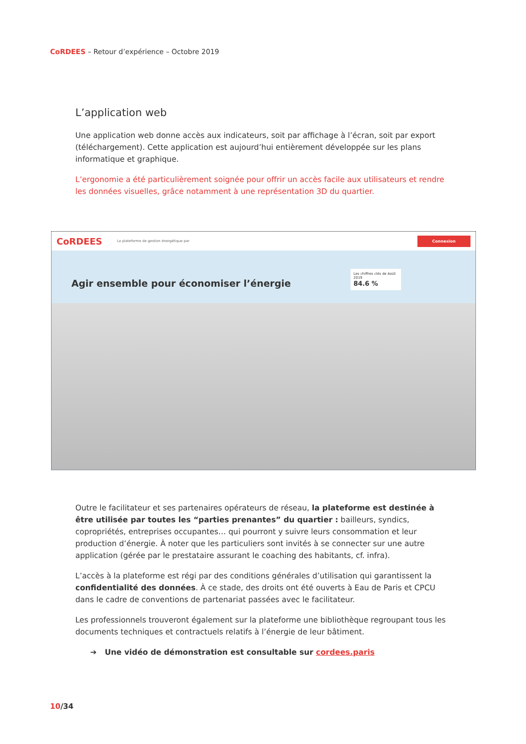CoRDEES – Retour d’expérience – Octobre 2019
L’application web
Une application web donne accès aux indicateurs, soit par affichage à l’écran, soit par export (téléchargement). Cette application est aujourd’hui entièrement développée sur les plans informatique et graphique.
L’ergonomie a été particulièrement soignée pour offrir un accès facile aux utilisateurs et rendre les données visuelles, grâce notamment à une représentation 3D du quartier.
CoRDEES La plateforme de gestion énergétique par
Connexion
Agir ensemble pour économiser l’énergie
Les chiffres clés de Août 2019
84.6 %
Outre le facilitateur et ses partenaires opérateurs de réseau, la plateforme est destinée à être utilisée par toutes les “parties prenantes” du quartier : bailleurs, syndics, copropriétés, entreprises occupantes… qui pourront y suivre leurs consommation et leur production d’énergie. À noter que les particuliers sont invités à se connecter sur une autre application (gérée par le prestataire assurant le coaching des habitants, cf. infra).
L’accès à la plateforme est régi par des conditions générales d’utilisation qui garantissent la confidentialité des données. À ce stade, des droits ont été ouverts à Eau de Paris et CPCU dans le cadre de conventions de partenariat passées avec le facilitateur.
Les professionnels trouveront également sur la plateforme une bibliothèque regroupant tous les documents techniques et contractuels relatifs à l’énergie de leur bâtiment.
➔ Une vidéo de démonstration est consultable sur cordees.paris
10/34